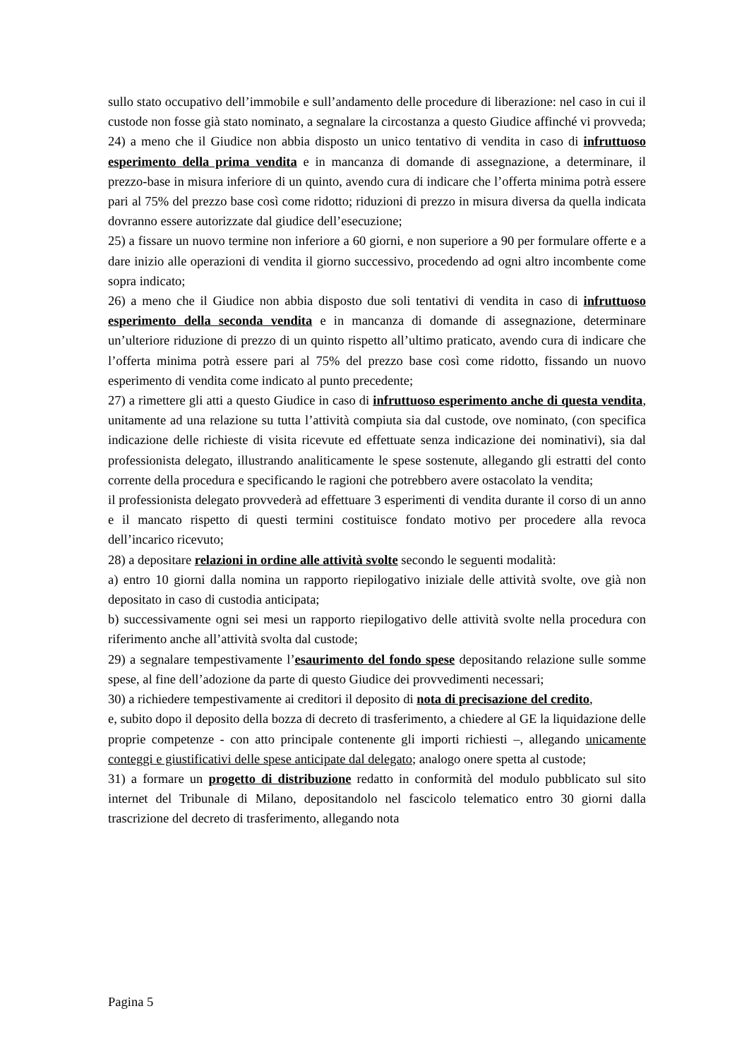sullo stato occupativo dell’immobile e sull’andamento delle procedure di liberazione: nel caso in cui il custode non fosse già stato nominato, a segnalare la circostanza a questo Giudice affinché vi provveda;
24) a meno che il Giudice non abbia disposto un unico tentativo di vendita in caso di infruttuoso esperimento della prima vendita e in mancanza di domande di assegnazione, a determinare, il prezzo-base in misura inferiore di un quinto, avendo cura di indicare che l’offerta minima potrà essere pari al 75% del prezzo base così come ridotto; riduzioni di prezzo in misura diversa da quella indicata dovranno essere autorizzate dal giudice dell’esecuzione;
25) a fissare un nuovo termine non inferiore a 60 giorni, e non superiore a 90 per formulare offerte e a dare inizio alle operazioni di vendita il giorno successivo, procedendo ad ogni altro incombente come sopra indicato;
26) a meno che il Giudice non abbia disposto due soli tentativi di vendita in caso di infruttuoso esperimento della seconda vendita e in mancanza di domande di assegnazione, determinare un’ulteriore riduzione di prezzo di un quinto rispetto all’ultimo praticato, avendo cura di indicare che l’offerta minima potrà essere pari al 75% del prezzo base così come ridotto, fissando un nuovo esperimento di vendita come indicato al punto precedente;
27) a rimettere gli atti a questo Giudice in caso di infruttuoso esperimento anche di questa vendita, unitamente ad una relazione su tutta l’attività compiuta sia dal custode, ove nominato, (con specifica indicazione delle richieste di visita ricevute ed effettuate senza indicazione dei nominativi), sia dal professionista delegato, illustrando analiticamente le spese sostenute, allegando gli estratti del conto corrente della procedura e specificando le ragioni che potrebbero avere ostacolato la vendita;
il professionista delegato provvederà ad effettuare 3 esperimenti di vendita durante il corso di un anno e il mancato rispetto di questi termini costituisce fondato motivo per procedere alla revoca dell’incarico ricevuto;
28) a depositare relazioni in ordine alle attività svolte secondo le seguenti modalità:
a) entro 10 giorni dalla nomina un rapporto riepilogativo iniziale delle attività svolte, ove già non depositato in caso di custodia anticipata;
b) successivamente ogni sei mesi un rapporto riepilogativo delle attività svolte nella procedura con riferimento anche all’attività svolta dal custode;
29) a segnalare tempestivamente l’esaurimento del fondo spese depositando relazione sulle somme spese, al fine dell’adozione da parte di questo Giudice dei provvedimenti necessari;
30) a richiedere tempestivamente ai creditori il deposito di nota di precisazione del credito,
e, subito dopo il deposito della bozza di decreto di trasferimento, a chiedere al GE la liquidazione delle proprie competenze - con atto principale contenente gli importi richiesti –, allegando unicamente conteggi e giustificativi delle spese anticipate dal delegato; analogo onere spetta al custode;
31) a formare un progetto di distribuzione redatto in conformità del modulo pubblicato sul sito internet del Tribunale di Milano, depositandolo nel fascicolo telematico entro 30 giorni dalla trascrizione del decreto di trasferimento, allegando nota
Pagina 5